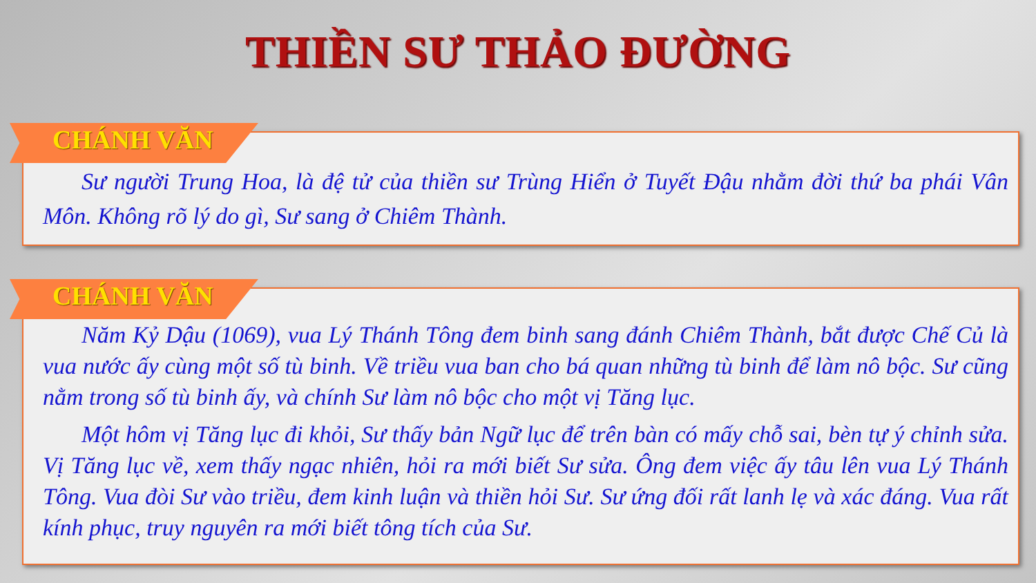THIỀN SƯ THẢO ĐƯỜNG
CHÁNH VĂN
Sư người Trung Hoa, là đệ tử của thiền sư Trùng Hiển ở Tuyết Đậu nhằm đời thứ ba phái Vân Môn. Không rõ lý do gì, Sư sang ở Chiêm Thành.
CHÁNH VĂN
Năm Kỷ Dậu (1069), vua Lý Thánh Tông đem binh sang đánh Chiêm Thành, bắt được Chế Củ là vua nước ấy cùng một số tù binh. Về triều vua ban cho bá quan những tù binh để làm nô bộc. Sư cũng nằm trong số tù binh ấy, và chính Sư làm nô bộc cho một vị Tăng lục.
Một hôm vị Tăng lục đi khỏi, Sư thấy bản Ngữ lục để trên bàn có mấy chỗ sai, bèn tự ý chỉnh sửa. Vị Tăng lục về, xem thấy ngạc nhiên, hỏi ra mới biết Sư sửa. Ông đem việc ấy tâu lên vua Lý Thánh Tông. Vua đòi Sư vào triều, đem kinh luận và thiền hỏi Sư. Sư ứng đối rất lanh lẹ và xác đáng. Vua rất kính phục, truy nguyên ra mới biết tông tích của Sư.